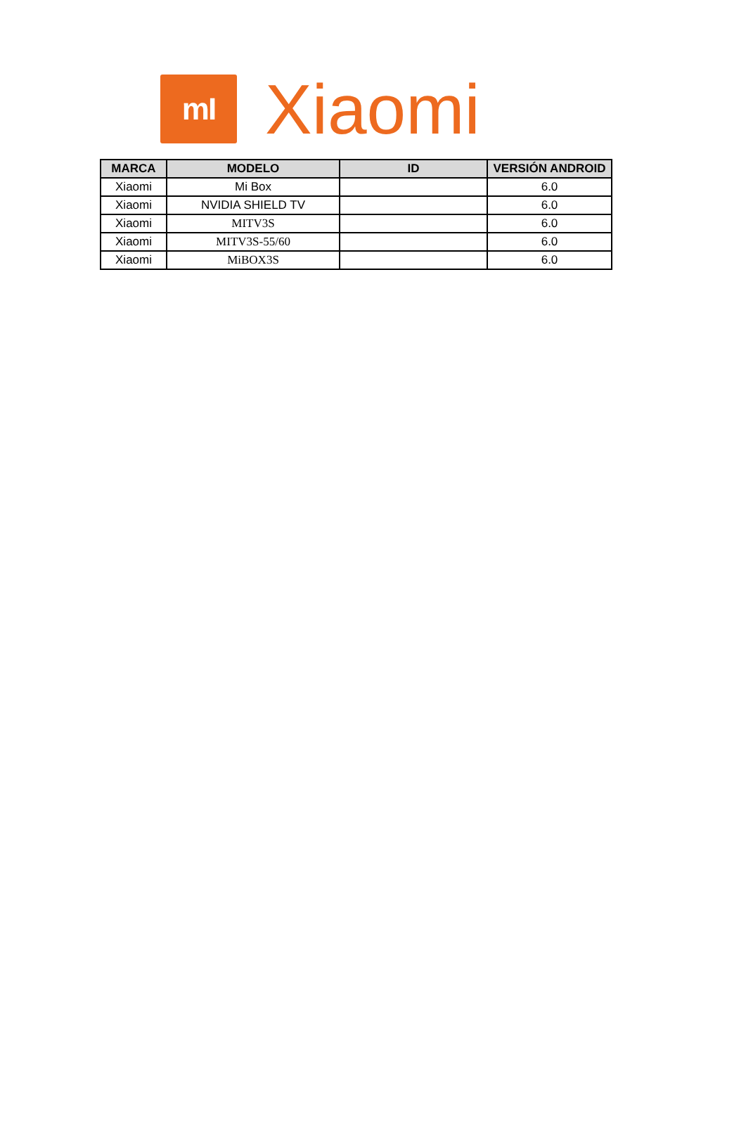mI
Xiaomi
| MARCA | MODELO | ID | VERSIÓN ANDROID |
| --- | --- | --- | --- |
| Xiaomi | Mi Box | | 6.0 |
| Xiaomi | NVIDIA SHIELD TV | | 6.0 |
| Xiaomi | MITV3S | | 6.0 |
| Xiaomi | MITV3S-55/60 | | 6.0 |
| Xiaomi | MiBOX3S | | 6.0 |